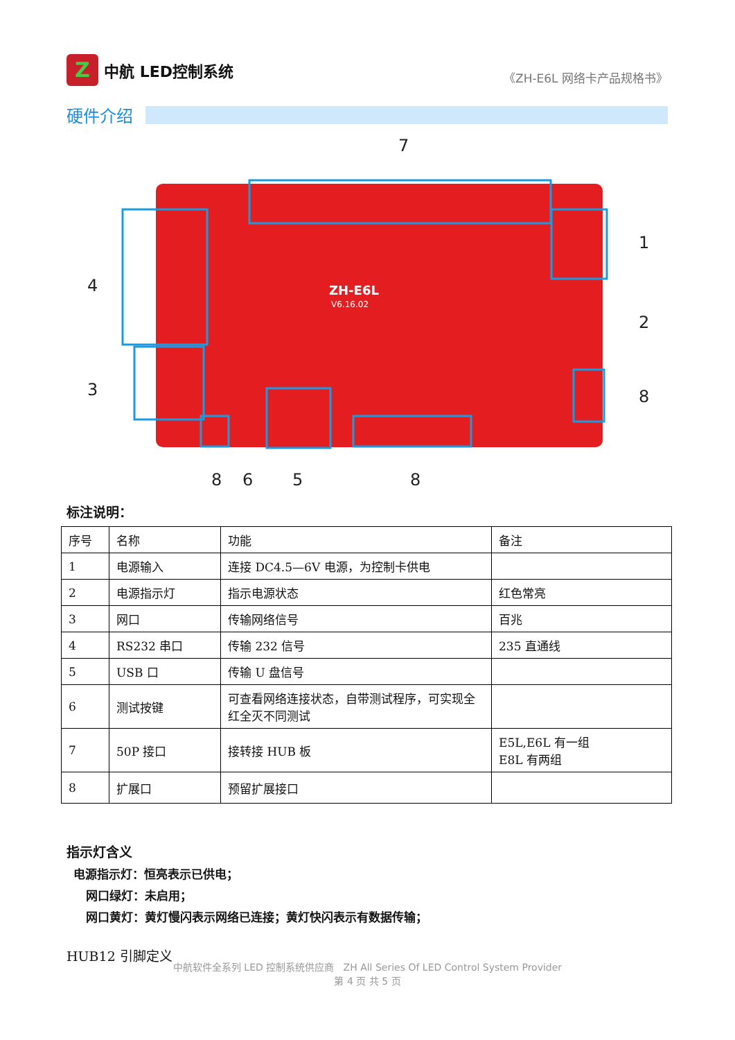Z
中航 LED控制系统
《ZH-E6L 网络卡产品规格书》
硬件介绍
7
1
2
4
3
8
8
6
5
8
ZH-E6L
V6.16.02
标注说明：
| 序号 | 名称 | 功能 | 备注 |
| --- | --- | --- | --- |
| 1 | 电源输入 | 连接 DC4.5—6V 电源，为控制卡供电 | |
| 2 | 电源指示灯 | 指示电源状态 | 红色常亮 |
| 3 | 网口 | 传输网络信号 | 百兆 |
| 4 | RS232 串口 | 传输 232 信号 | 235 直通线 |
| 5 | USB 口 | 传输 U 盘信号 | |
| 6 | 测试按键 | 可查看网络连接状态，自带测试程序，可实现全红全灭不同测试 | |
| 7 | 50P 接口 | 接转接 HUB 板 | E5L,E6L 有一组 E8L 有两组 |
| 8 | 扩展口 | 预留扩展接口 | |
指示灯含义
电源指示灯：恒亮表示已供电；
网口绿灯：未启用；
网口黄灯：黄灯慢闪表示网络已连接；黄灯快闪表示有数据传输；
HUB12 引脚定义
中航软件全系列 LED 控制系统供应商 ZH All Series Of LED Control System Provider
第 4 页 共 5 页